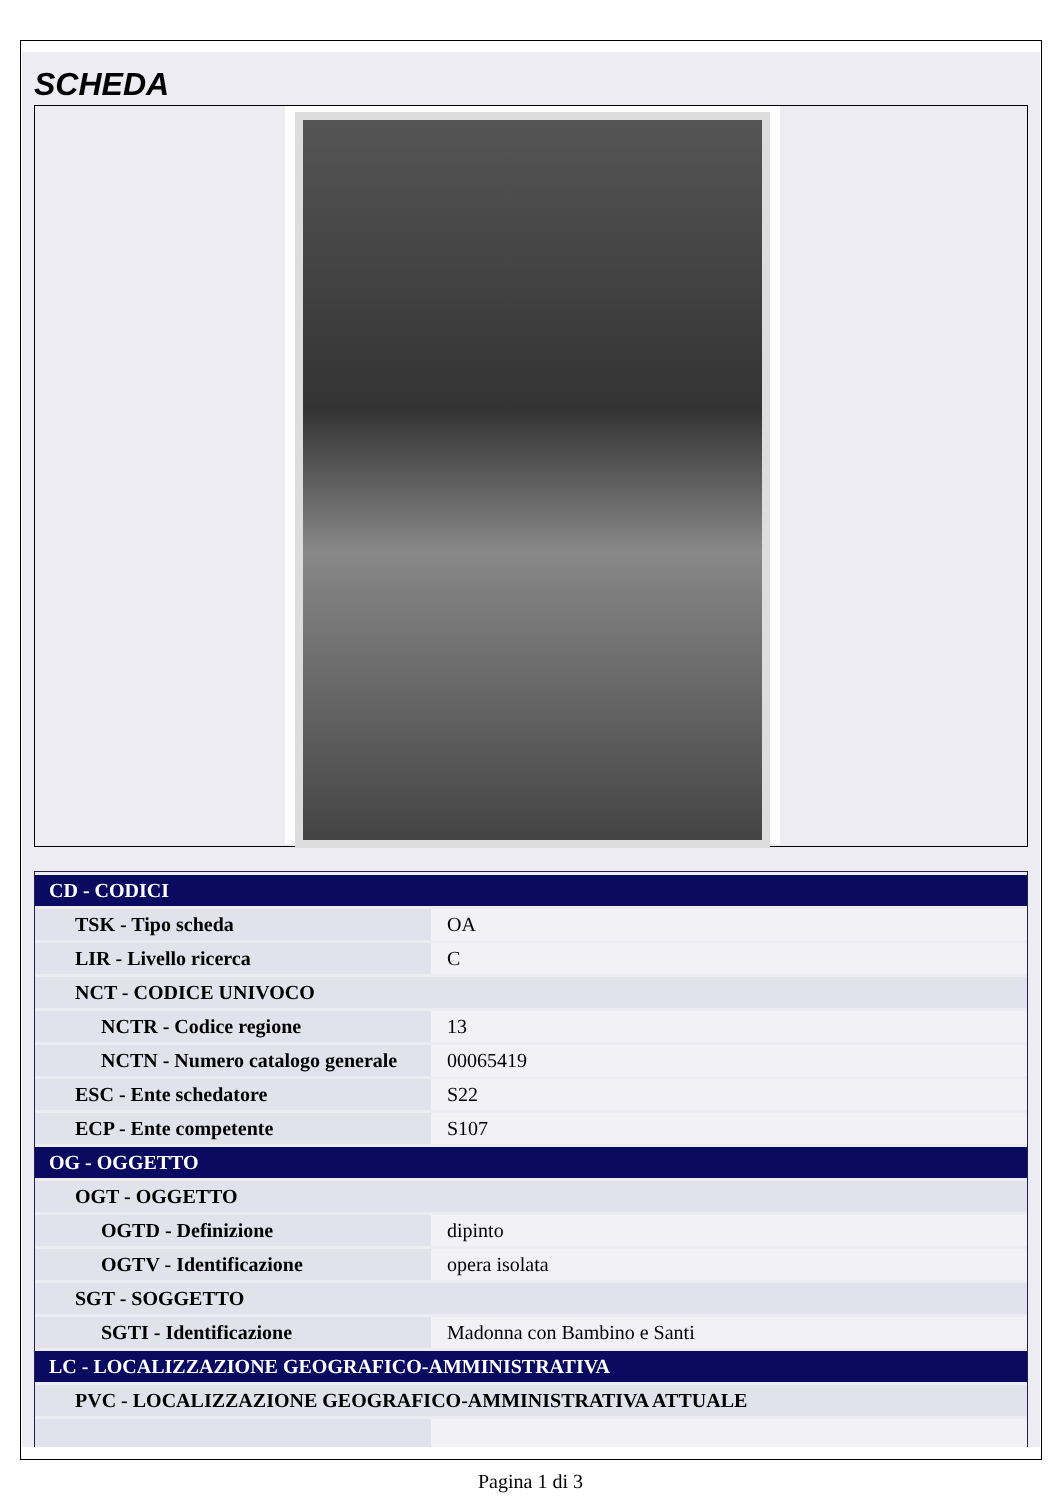SCHEDA
| CD - CODICI | |
| TSK - Tipo scheda | OA |
| LIR - Livello ricerca | C |
| NCT - CODICE UNIVOCO | |
| NCTR - Codice regione | 13 |
| NCTN - Numero catalogo generale | 00065419 |
| ESC - Ente schedatore | S22 |
| ECP - Ente competente | S107 |
| OG - OGGETTO | |
| OGT - OGGETTO | |
| OGTD - Definizione | dipinto |
| OGTV - Identificazione | opera isolata |
| SGT - SOGGETTO | |
| SGTI - Identificazione | Madonna con Bambino e Santi |
| LC - LOCALIZZAZIONE GEOGRAFICO-AMMINISTRATIVA | |
| PVC - LOCALIZZAZIONE GEOGRAFICO-AMMINISTRATIVA ATTUALE | |
Pagina 1 di 3